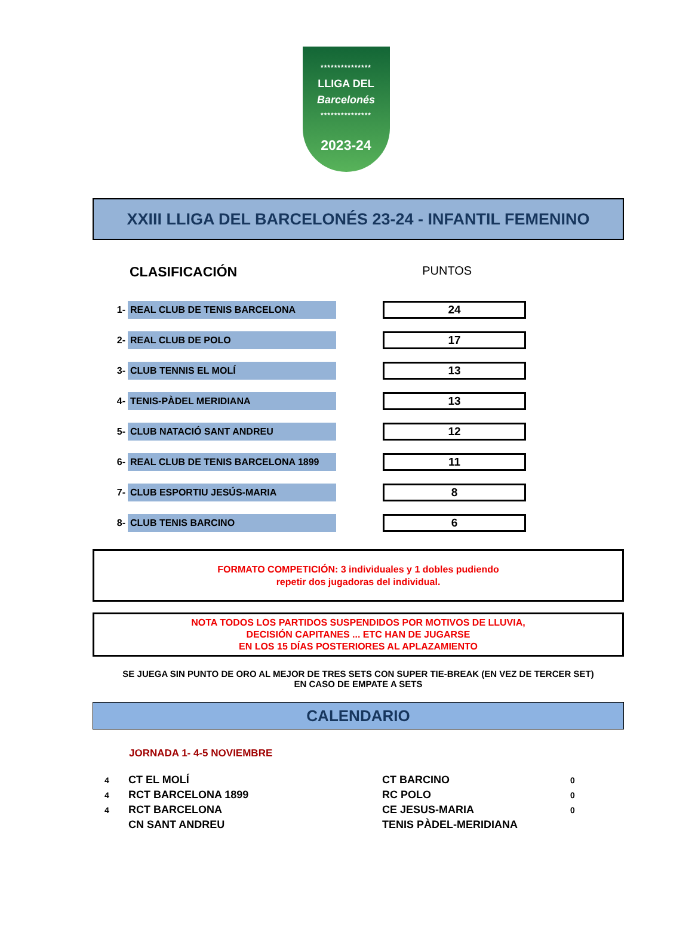***************
LLIGA DEL
Barcelonés
***************
2023-24
XXIII LLIGA DEL BARCELONÉS 23-24 - INFANTIL FEMENINO
CLASIFICACIÓN PUNTOS
| 1- | REAL CLUB DE TENIS BARCELONA | | 24 |
| 2- | REAL CLUB DE POLO | | 17 |
| 3- | CLUB TENNIS EL MOLÍ | | 13 |
| 4- | TENIS-PÀDEL MERIDIANA | | 13 |
| 5- | CLUB NATACIÓ SANT ANDREU | | 12 |
| 6- | REAL CLUB DE TENIS BARCELONA 1899 | | 11 |
| 7- | CLUB ESPORTIU JESÚS-MARIA | | 8 |
| 8- | CLUB TENIS BARCINO | | 6 |
FORMATO COMPETICIÓN: 3 individuales y 1 dobles pudiendo
repetir dos jugadoras del individual.
NOTA TODOS LOS PARTIDOS SUSPENDIDOS POR MOTIVOS DE LLUVIA,
DECISIÓN CAPITANES ... ETC HAN DE JUGARSE
EN LOS 15 DÍAS POSTERIORES AL APLAZAMIENTO
SE JUEGA SIN PUNTO DE ORO AL MEJOR DE TRES SETS CON SUPER TIE-BREAK (EN VEZ DE TERCER SET)
EN CASO DE EMPATE A SETS
CALENDARIO
JORNADA 1- 4-5 NOVIEMBRE
| 4 | CT EL MOLÍ | CT BARCINO | 0 |
| 4 | RCT BARCELONA 1899 | RC POLO | 0 |
| 4 | RCT BARCELONA | CE JESUS-MARIA | 0 |
| | CN SANT ANDREU | TENIS PÀDEL-MERIDIANA | |